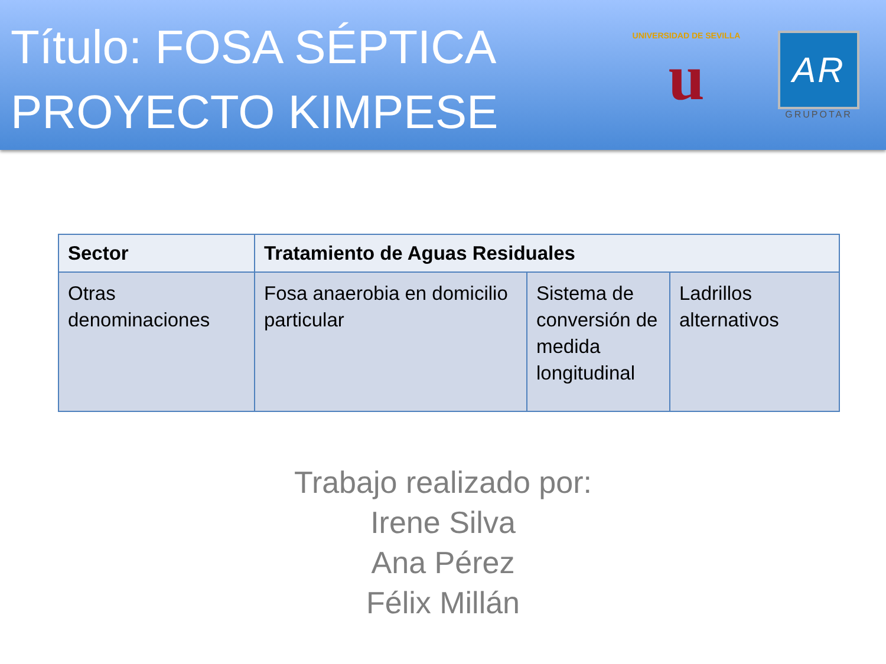Título: FOSA SÉPTICA
PROYECTO KIMPESE
UNIVERSIDAD DE SEVILLA
u
AR
GRUPOTAR
| Sector | Tratamiento de Aguas Residuales | | |
| --- | --- | --- | --- |
| Otras denominaciones | Fosa anaerobia en domicilio particular | Sistema de conversión de medida longitudinal | Ladrillos alternativos |
Trabajo realizado por:
Irene Silva
Ana Pérez
Félix Millán